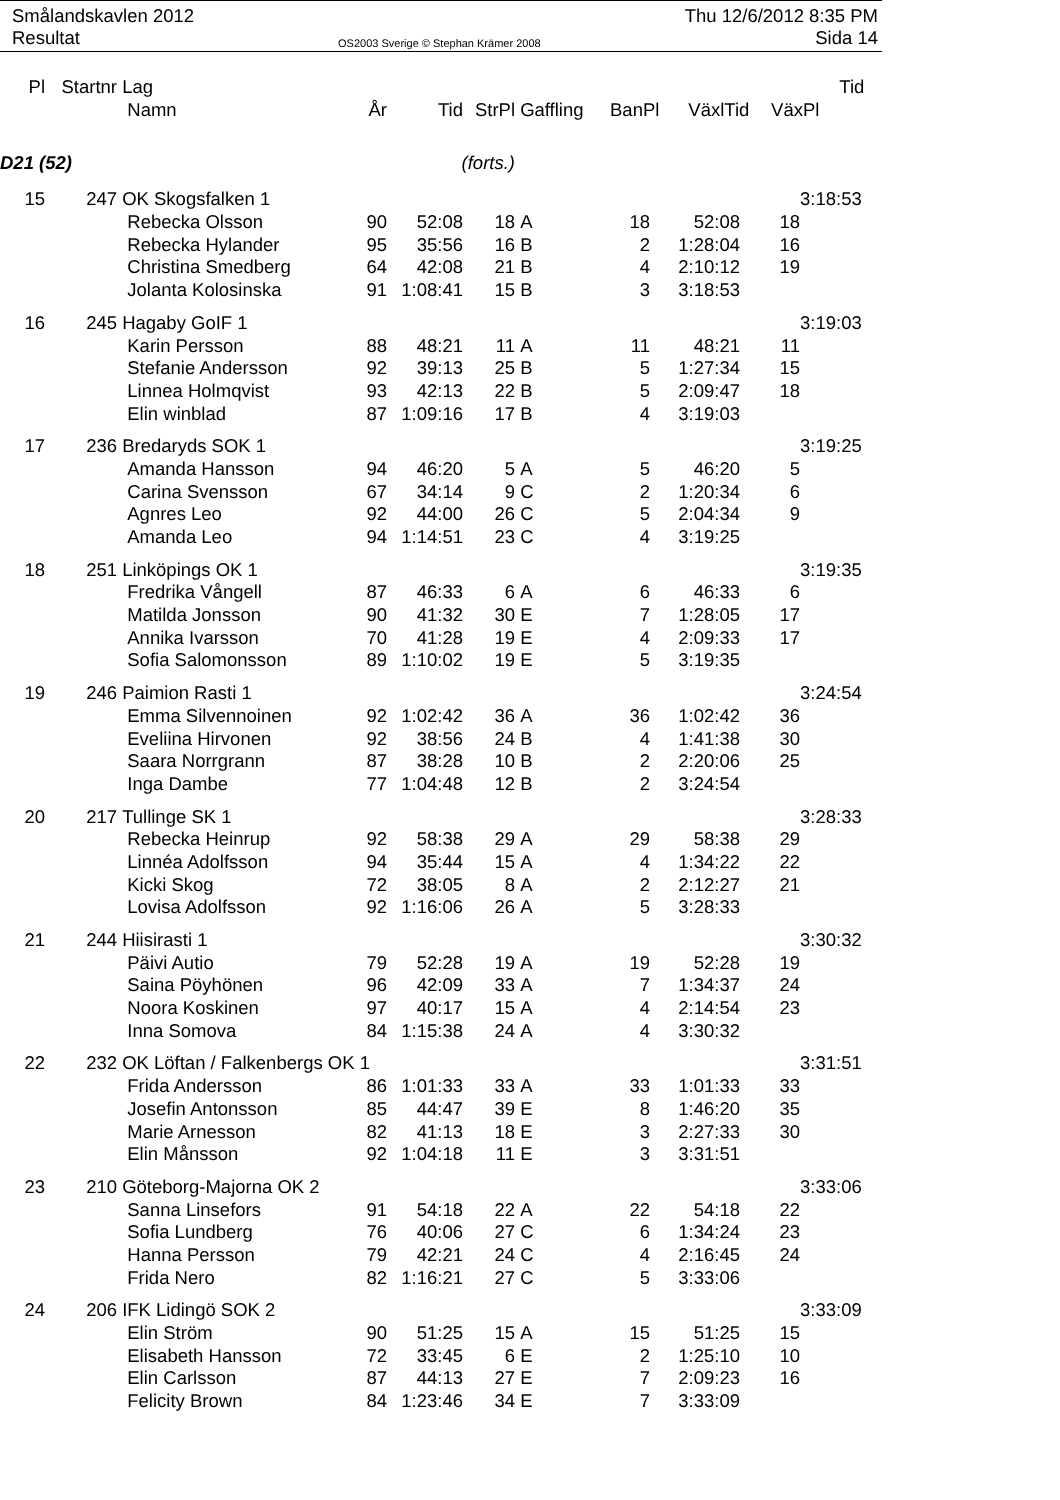Smålandskavlen 2012
Resultat
OS2003 Sverige © Stephan Krämer 2008
Thu 12/6/2012 8:35 PM
Sida 14
| Pl | Startnr | Lag | | | | | | | | Tid |
| --- | --- | --- | --- | --- | --- | --- | --- | --- | --- | --- |
| | | Namn | År | Tid | StrPl | Gaffling | BanPl | VäxlTid | VäxPl | |
| D21 (52) | | | (forts.) | | | | | | | |
| 15 | 247 | OK Skogsfalken 1 | | | | | | | | 3:18:53 |
| | | Rebecka Olsson | 90 | 52:08 | 18 | A | 18 | 52:08 | 18 | |
| | | Rebecka Hylander | 95 | 35:56 | 16 | B | 2 | 1:28:04 | 16 | |
| | | Christina Smedberg | 64 | 42:08 | 21 | B | 4 | 2:10:12 | 19 | |
| | | Jolanta Kolosinska | 91 | 1:08:41 | 15 | B | 3 | 3:18:53 | | |
| 16 | 245 | Hagaby GoIF 1 | | | | | | | | 3:19:03 |
| | | Karin Persson | 88 | 48:21 | 11 | A | 11 | 48:21 | 11 | |
| | | Stefanie Andersson | 92 | 39:13 | 25 | B | 5 | 1:27:34 | 15 | |
| | | Linnea Holmqvist | 93 | 42:13 | 22 | B | 5 | 2:09:47 | 18 | |
| | | Elin winblad | 87 | 1:09:16 | 17 | B | 4 | 3:19:03 | | |
| 17 | 236 | Bredaryds SOK 1 | | | | | | | | 3:19:25 |
| | | Amanda Hansson | 94 | 46:20 | 5 | A | 5 | 46:20 | 5 | |
| | | Carina Svensson | 67 | 34:14 | 9 | C | 2 | 1:20:34 | 6 | |
| | | Agnres Leo | 92 | 44:00 | 26 | C | 5 | 2:04:34 | 9 | |
| | | Amanda Leo | 94 | 1:14:51 | 23 | C | 4 | 3:19:25 | | |
| 18 | 251 | Linköpings OK 1 | | | | | | | | 3:19:35 |
| | | Fredrika Vångell | 87 | 46:33 | 6 | A | 6 | 46:33 | 6 | |
| | | Matilda Jonsson | 90 | 41:32 | 30 | E | 7 | 1:28:05 | 17 | |
| | | Annika Ivarsson | 70 | 41:28 | 19 | E | 4 | 2:09:33 | 17 | |
| | | Sofia Salomonsson | 89 | 1:10:02 | 19 | E | 5 | 3:19:35 | | |
| 19 | 246 | Paimion Rasti 1 | | | | | | | | 3:24:54 |
| | | Emma Silvennoinen | 92 | 1:02:42 | 36 | A | 36 | 1:02:42 | 36 | |
| | | Eveliina Hirvonen | 92 | 38:56 | 24 | B | 4 | 1:41:38 | 30 | |
| | | Saara Norrgrann | 87 | 38:28 | 10 | B | 2 | 2:20:06 | 25 | |
| | | Inga Dambe | 77 | 1:04:48 | 12 | B | 2 | 3:24:54 | | |
| 20 | 217 | Tullinge SK 1 | | | | | | | | 3:28:33 |
| | | Rebecka Heinrup | 92 | 58:38 | 29 | A | 29 | 58:38 | 29 | |
| | | Linnéa Adolfsson | 94 | 35:44 | 15 | A | 4 | 1:34:22 | 22 | |
| | | Kicki Skog | 72 | 38:05 | 8 | A | 2 | 2:12:27 | 21 | |
| | | Lovisa Adolfsson | 92 | 1:16:06 | 26 | A | 5 | 3:28:33 | | |
| 21 | 244 | Hiisirasti 1 | | | | | | | | 3:30:32 |
| | | Päivi Autio | 79 | 52:28 | 19 | A | 19 | 52:28 | 19 | |
| | | Saina Pöyhönen | 96 | 42:09 | 33 | A | 7 | 1:34:37 | 24 | |
| | | Noora Koskinen | 97 | 40:17 | 15 | A | 4 | 2:14:54 | 23 | |
| | | Inna Somova | 84 | 1:15:38 | 24 | A | 4 | 3:30:32 | | |
| 22 | 232 | OK Löftan / Falkenbergs OK 1 | | | | | | | | 3:31:51 |
| | | Frida Andersson | 86 | 1:01:33 | 33 | A | 33 | 1:01:33 | 33 | |
| | | Josefin Antonsson | 85 | 44:47 | 39 | E | 8 | 1:46:20 | 35 | |
| | | Marie Arnesson | 82 | 41:13 | 18 | E | 3 | 2:27:33 | 30 | |
| | | Elin Månsson | 92 | 1:04:18 | 11 | E | 3 | 3:31:51 | | |
| 23 | 210 | Göteborg-Majorna OK 2 | | | | | | | | 3:33:06 |
| | | Sanna Linsefors | 91 | 54:18 | 22 | A | 22 | 54:18 | 22 | |
| | | Sofia Lundberg | 76 | 40:06 | 27 | C | 6 | 1:34:24 | 23 | |
| | | Hanna Persson | 79 | 42:21 | 24 | C | 4 | 2:16:45 | 24 | |
| | | Frida Nero | 82 | 1:16:21 | 27 | C | 5 | 3:33:06 | | |
| 24 | 206 | IFK Lidingö SOK 2 | | | | | | | | 3:33:09 |
| | | Elin Ström | 90 | 51:25 | 15 | A | 15 | 51:25 | 15 | |
| | | Elisabeth Hansson | 72 | 33:45 | 6 | E | 2 | 1:25:10 | 10 | |
| | | Elin Carlsson | 87 | 44:13 | 27 | E | 7 | 2:09:23 | 16 | |
| | | Felicity Brown | 84 | 1:23:46 | 34 | E | 7 | 3:33:09 | | |